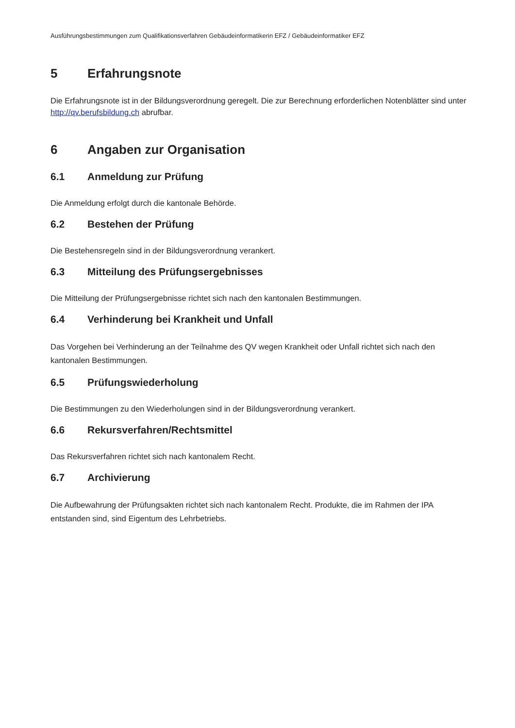Ausführungsbestimmungen zum Qualifikationsverfahren Gebäudeinformatikerin EFZ / Gebäudeinformatiker EFZ
5 Erfahrungsnote
Die Erfahrungsnote ist in der Bildungsverordnung geregelt. Die zur Berechnung erforderlichen Notenblätter sind unter http://qv.berufsbildung.ch abrufbar.
6 Angaben zur Organisation
6.1 Anmeldung zur Prüfung
Die Anmeldung erfolgt durch die kantonale Behörde.
6.2 Bestehen der Prüfung
Die Bestehensregeln sind in der Bildungsverordnung verankert.
6.3 Mitteilung des Prüfungsergebnisses
Die Mitteilung der Prüfungsergebnisse richtet sich nach den kantonalen Bestimmungen.
6.4 Verhinderung bei Krankheit und Unfall
Das Vorgehen bei Verhinderung an der Teilnahme des QV wegen Krankheit oder Unfall richtet sich nach den kantonalen Bestimmungen.
6.5 Prüfungswiederholung
Die Bestimmungen zu den Wiederholungen sind in der Bildungsverordnung verankert.
6.6 Rekursverfahren/Rechtsmittel
Das Rekursverfahren richtet sich nach kantonalem Recht.
6.7 Archivierung
Die Aufbewahrung der Prüfungsakten richtet sich nach kantonalem Recht. Produkte, die im Rahmen der IPA entstanden sind, sind Eigentum des Lehrbetriebs.